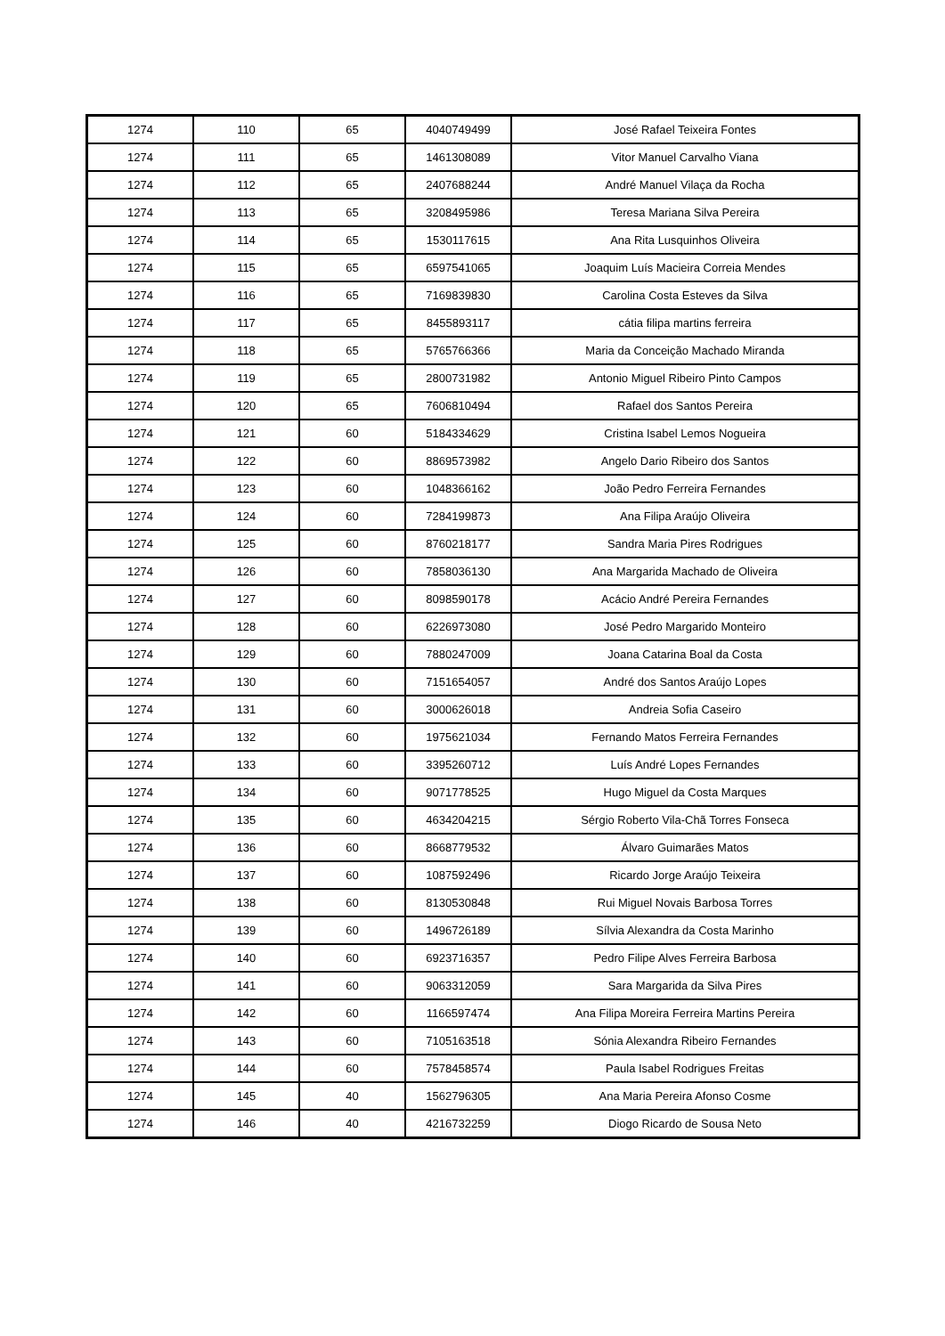| 1274 | 110 | 65 | 4040749499 | José Rafael Teixeira Fontes |
| 1274 | 111 | 65 | 1461308089 | Vitor Manuel Carvalho Viana |
| 1274 | 112 | 65 | 2407688244 | André Manuel Vilaça da Rocha |
| 1274 | 113 | 65 | 3208495986 | Teresa Mariana Silva Pereira |
| 1274 | 114 | 65 | 1530117615 | Ana Rita Lusquinhos Oliveira |
| 1274 | 115 | 65 | 6597541065 | Joaquim Luís Macieira Correia Mendes |
| 1274 | 116 | 65 | 7169839830 | Carolina Costa Esteves da Silva |
| 1274 | 117 | 65 | 8455893117 | cátia filipa martins ferreira |
| 1274 | 118 | 65 | 5765766366 | Maria da Conceição Machado Miranda |
| 1274 | 119 | 65 | 2800731982 | Antonio Miguel Ribeiro Pinto Campos |
| 1274 | 120 | 65 | 7606810494 | Rafael dos Santos Pereira |
| 1274 | 121 | 60 | 5184334629 | Cristina Isabel Lemos Nogueira |
| 1274 | 122 | 60 | 8869573982 | Angelo Dario Ribeiro dos Santos |
| 1274 | 123 | 60 | 1048366162 | João Pedro Ferreira Fernandes |
| 1274 | 124 | 60 | 7284199873 | Ana Filipa Araújo Oliveira |
| 1274 | 125 | 60 | 8760218177 | Sandra Maria Pires Rodrigues |
| 1274 | 126 | 60 | 7858036130 | Ana Margarida Machado de Oliveira |
| 1274 | 127 | 60 | 8098590178 | Acácio André Pereira Fernandes |
| 1274 | 128 | 60 | 6226973080 | José Pedro Margarido Monteiro |
| 1274 | 129 | 60 | 7880247009 | Joana Catarina Boal da Costa |
| 1274 | 130 | 60 | 7151654057 | André dos Santos Araújo Lopes |
| 1274 | 131 | 60 | 3000626018 | Andreia Sofia Caseiro |
| 1274 | 132 | 60 | 1975621034 | Fernando Matos Ferreira Fernandes |
| 1274 | 133 | 60 | 3395260712 | Luís André Lopes Fernandes |
| 1274 | 134 | 60 | 9071778525 | Hugo Miguel da Costa Marques |
| 1274 | 135 | 60 | 4634204215 | Sérgio Roberto Vila-Chã Torres Fonseca |
| 1274 | 136 | 60 | 8668779532 | Álvaro Guimarães Matos |
| 1274 | 137 | 60 | 1087592496 | Ricardo Jorge Araújo Teixeira |
| 1274 | 138 | 60 | 8130530848 | Rui Miguel Novais Barbosa Torres |
| 1274 | 139 | 60 | 1496726189 | Sílvia Alexandra da Costa Marinho |
| 1274 | 140 | 60 | 6923716357 | Pedro Filipe Alves Ferreira Barbosa |
| 1274 | 141 | 60 | 9063312059 | Sara Margarida da Silva Pires |
| 1274 | 142 | 60 | 1166597474 | Ana Filipa Moreira Ferreira Martins Pereira |
| 1274 | 143 | 60 | 7105163518 | Sónia Alexandra Ribeiro Fernandes |
| 1274 | 144 | 60 | 7578458574 | Paula Isabel Rodrigues Freitas |
| 1274 | 145 | 40 | 1562796305 | Ana Maria Pereira Afonso Cosme |
| 1274 | 146 | 40 | 4216732259 | Diogo Ricardo de Sousa Neto |